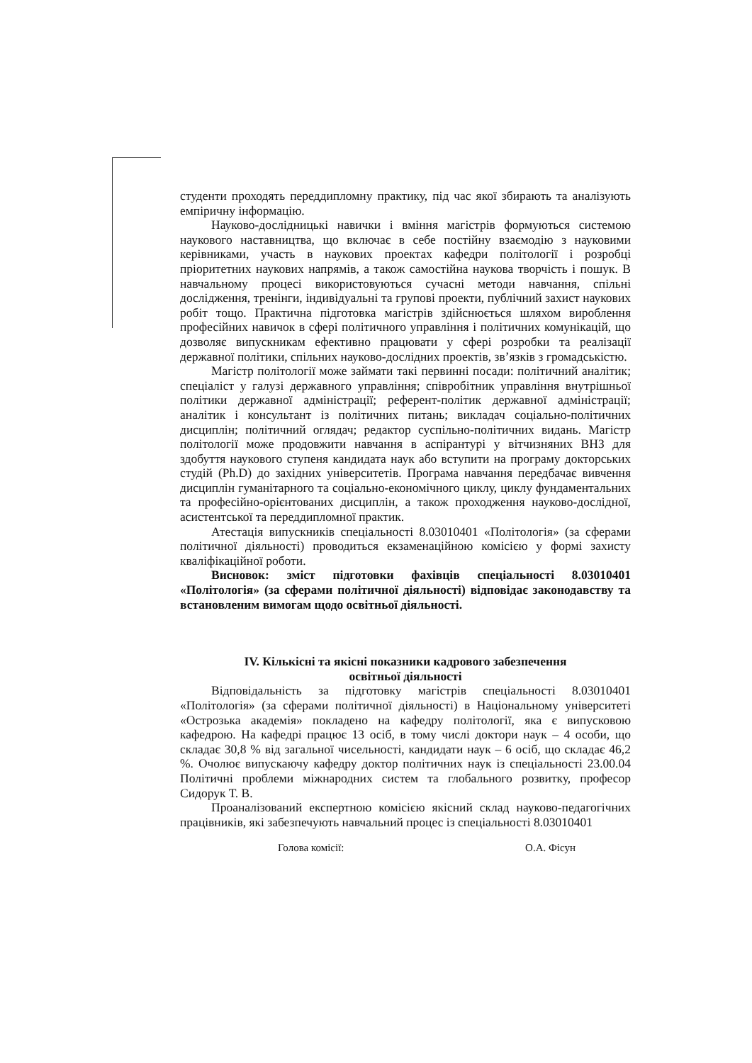студенти проходять переддипломну практику, під час якої збирають та аналізують емпіричну інформацію.
Науково-дослідницькі навички і вміння магістрів формуються системою наукового наставництва, що включає в себе постійну взаємодію з науковими керівниками, участь в наукових проектах кафедри політології і розробці пріоритетних наукових напрямів, а також самостійна наукова творчість і пошук. В навчальному процесі використовуються сучасні методи навчання, спільні дослідження, тренінги, індивідуальні та групові проекти, публічний захист наукових робіт тощо. Практична підготовка магістрів здійснюється шляхом вироблення професійних навичок в сфері політичного управління і політичних комунікацій, що дозволяє випускникам ефективно працювати у сфері розробки та реалізації державної політики, спільних науково-дослідних проектів, зв’язків з громадськістю.
Магістр політології може займати такі первинні посади: політичний аналітик; спеціаліст у галузі державного управління; співробітник управління внутрішньої політики державної адміністрації; референт-політик державної адміністрації; аналітик і консультант із політичних питань; викладач соціально-політичних дисциплін; політичний оглядач; редактор суспільно-політичних видань. Магістр політології може продовжити навчання в аспірантурі у вітчизняних ВНЗ для здобуття наукового ступеня кандидата наук або вступити на програму докторських студій (Ph.D) до західних університетів. Програма навчання передбачає вивчення дисциплін гуманітарного та соціально-економічного циклу, циклу фундаментальних та професійно-орієнтованих дисциплін, а також проходження науково-дослідної, асистентської та переддипломної практик.
Атестація випускників спеціальності 8.03010401 «Політологія» (за сферами політичної діяльності) проводиться екзаменаційною комісією у формі захисту кваліфікаційної роботи.
Висновок: зміст підготовки фахівців спеціальності 8.03010401 «Політологія» (за сферами політичної діяльності) відповідає законодавству та встановленим вимогам щодо освітньої діяльності.
IV. Кількісні та якісні показники кадрового забезпечення
освітньої діяльності
Відповідальність за підготовку магістрів спеціальності 8.03010401 «Політологія» (за сферами політичної діяльності) в Національному університеті «Острозька академія» покладено на кафедру політології, яка є випусковою кафедрою. На кафедрі працює 13 осіб, в тому числі доктори наук – 4 особи, що складає 30,8 % від загальної чисельності, кандидати наук – 6 осіб, що складає 46,2 %. Очолює випускаючу кафедру доктор політичних наук із спеціальності 23.00.04 Політичні проблеми міжнародних систем та глобального розвитку, професор Сидорук Т. В.
Проаналізований експертною комісією якісний склад науково-педагогічних працівників, які забезпечують навчальний процес із спеціальності 8.03010401
Голова комісії: О.А. Фісун